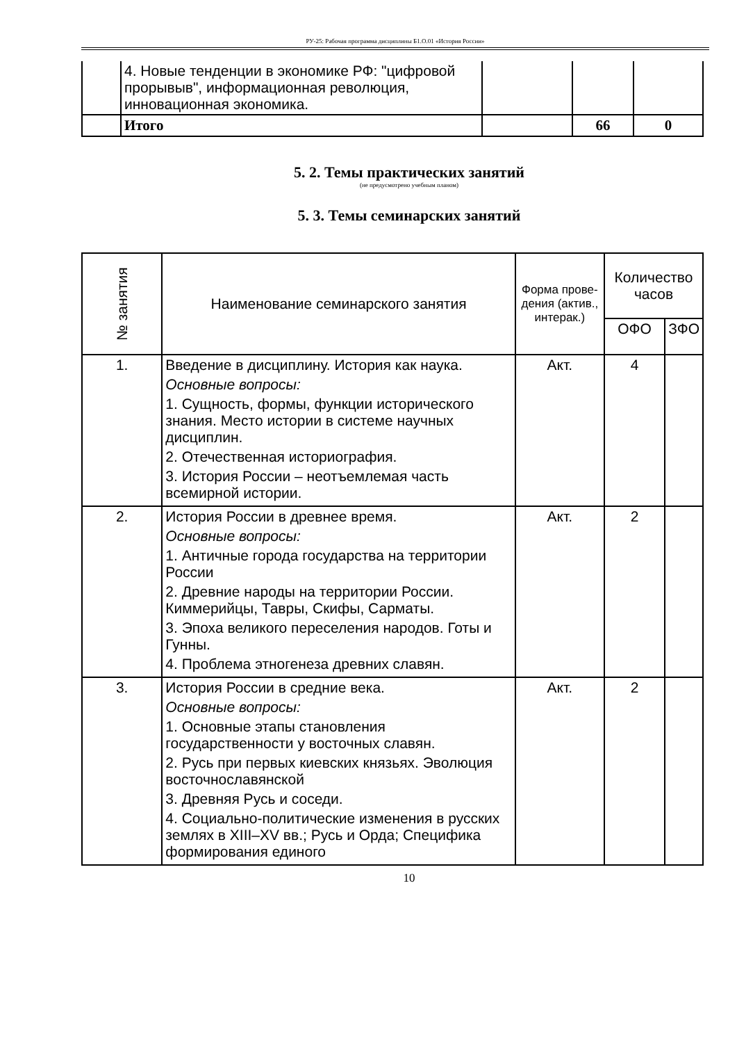РУ-25: Рабочая программа дисциплины Б1.О.01 «История России»
| | 4. Новые тенденции в экономике РФ: "цифровой прорывыв", информационная революция, инновационная экономика. | | | |
| | Итого | | 66 | 0 |
5. 2. Темы практических занятий
(не предусмотрено учебным планом)
5. 3. Темы семинарских занятий
| № занятия | Наименование семинарского занятия | Форма прове-дения (актив., интерак.) | Количество часов | |
| --- | --- | --- | --- | --- |
| | | | ОФО | ЗФО |
| 1. | Введение в дисциплину. История как наука. Основные вопросы: 1. Сущность, формы, функции исторического знания. Место истории в системе научных дисциплин. 2. Отечественная историография. 3. История России – неотъемлемая часть всемирной истории. | Акт. | 4 | |
| 2. | История России в древнее время. Основные вопросы: 1. Античные города государства на территории России 2. Древние народы на территории России. Киммерийцы, Тавры, Скифы, Сарматы. 3. Эпоха великого переселения народов. Готы и Гунны. 4. Проблема этногенеза древних славян. | Акт. | 2 | |
| 3. | История России в средние века. Основные вопросы: 1. Основные этапы становления государственности у восточных славян. 2. Русь при первых киевских князьях. Эволюция восточнославянской 3. Древняя Русь и соседи. 4. Социально-политические изменения в русских землях в XIII–XV вв.; Русь и Орда; Специфика формирования единого | Акт. | 2 | |
10